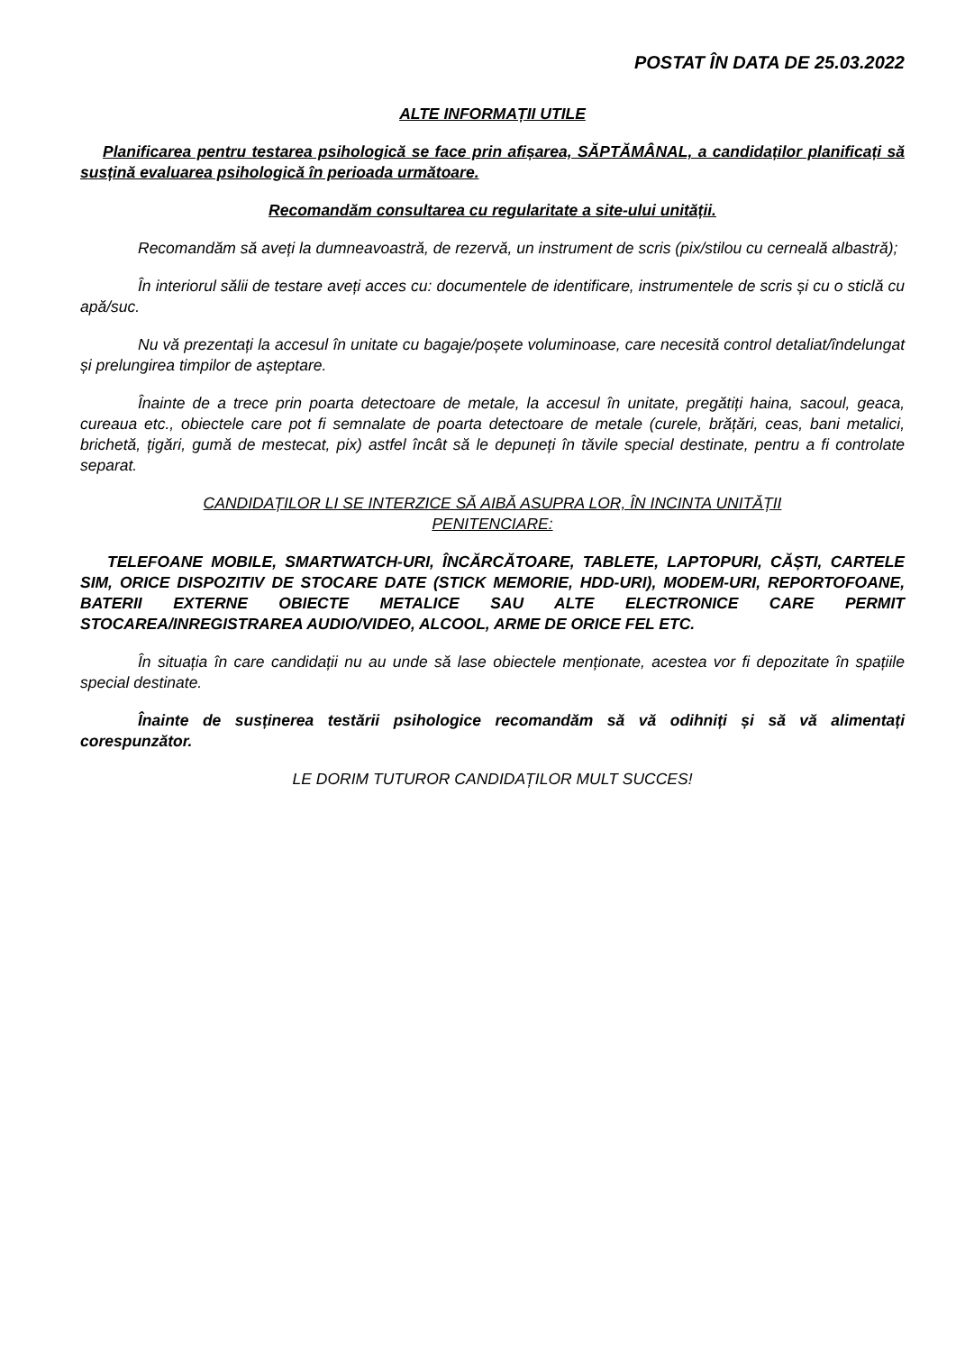POSTAT ÎN DATA DE 25.03.2022
ALTE INFORMAȚII UTILE
Planificarea pentru testarea psihologică se face prin afișarea, SĂPTĂMÂNAL, a candidaților planificați să susțină evaluarea psihologică în perioada următoare.
Recomandăm consultarea cu regularitate a site-ului unității.
Recomandăm să aveți la dumneavoastră, de rezervă, un instrument de scris (pix/stilou cu cerneală albastră);
În interiorul sălii de testare aveți acces cu: documentele de identificare, instrumentele de scris și cu o sticlă cu apă/suc.
Nu vă prezentați la accesul în unitate cu bagaje/poșete voluminoase, care necesită control detaliat/îndelungat și prelungirea timpilor de așteptare.
Înainte de a trece prin poarta detectoare de metale, la accesul în unitate, pregătiți haina, sacoul, geaca, cureaua etc., obiectele care pot fi semnalate de poarta detectoare de metale (curele, brățări, ceas, bani metalici, brichetă, țigări, gumă de mestecat, pix) astfel încât să le depuneți în tăvile special destinate, pentru a fi controlate separat.
CANDIDAȚILOR LI SE INTERZICE SĂ AIBĂ ASUPRA LOR, ÎN INCINTA UNITĂȚII
PENITENCIARE:
TELEFOANE MOBILE, SMARTWATCH-URI, ÎNCĂRCĂTOARE, TABLETE, LAPTOPURI, CĂȘTI, CARTELE SIM, ORICE DISPOZITIV DE STOCARE DATE (STICK MEMORIE, HDD-URI), MODEM-URI, REPORTOFOANE, BATERII EXTERNE OBIECTE METALICE SAU ALTE ELECTRONICE CARE PERMIT STOCAREA/INREGISTRAREA AUDIO/VIDEO, ALCOOL, ARME DE ORICE FEL ETC.
În situația în care candidații nu au unde să lase obiectele menționate, acestea vor fi depozitate în spațiile special destinate.
Înainte de susținerea testării psihologice recomandăm să vă odihniți și să vă alimentați corespunzător.
LE DORIM TUTUROR CANDIDAȚILOR MULT SUCCES!